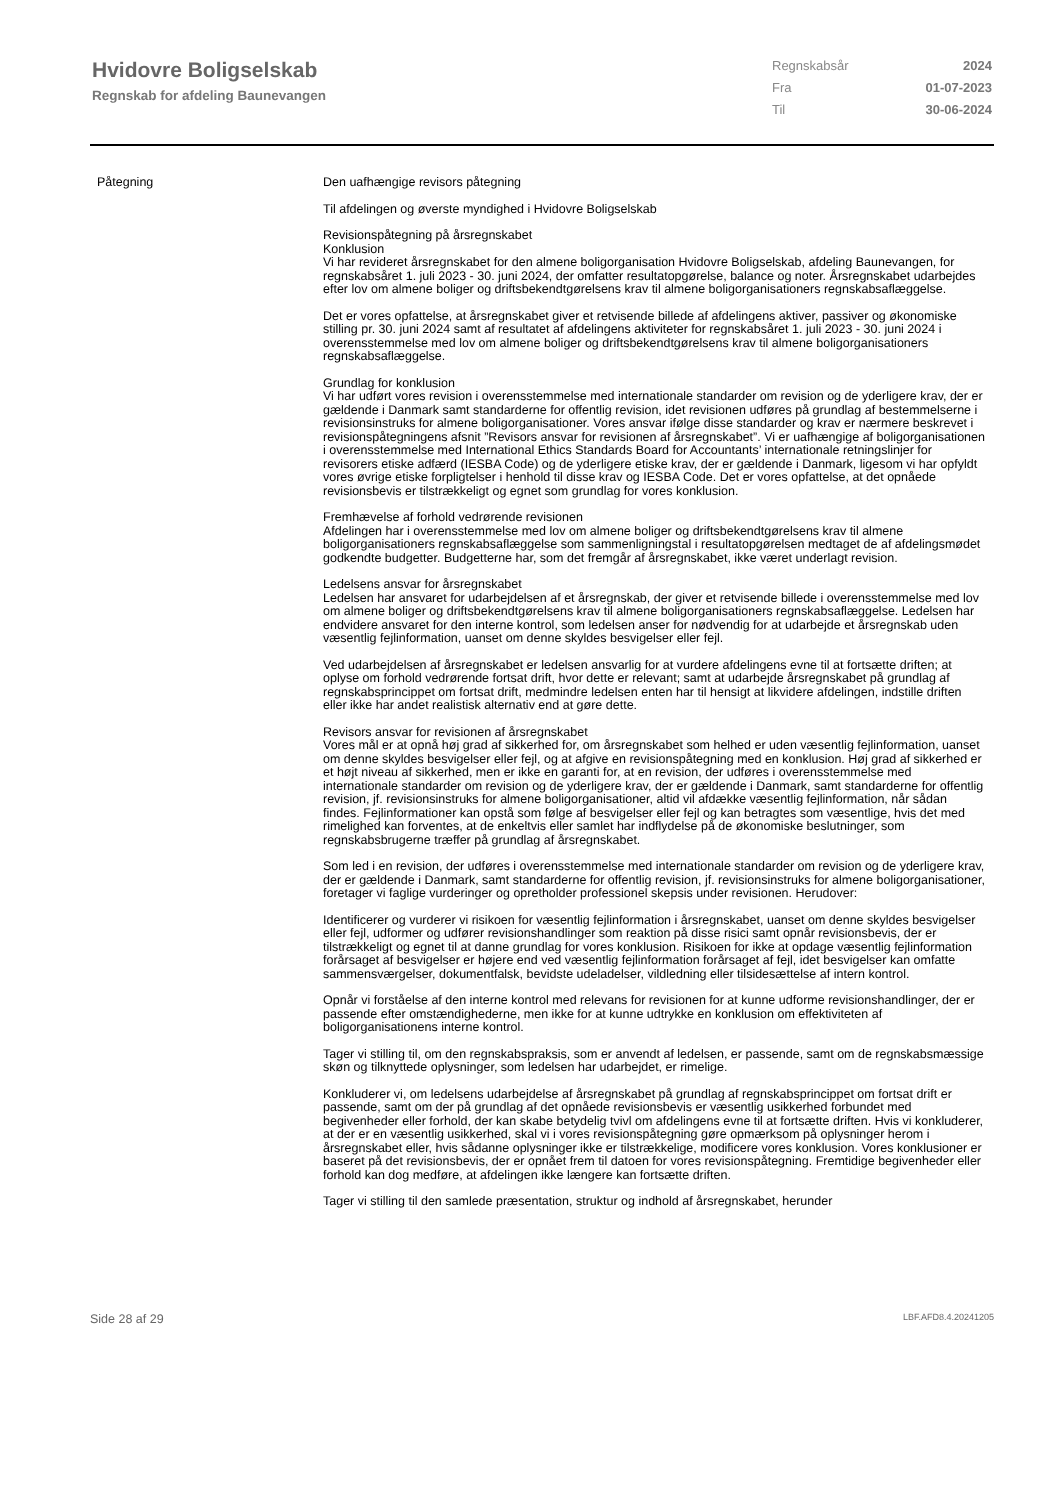Hvidovre Boligselskab
Regnskab for afdeling Baunevangen
Regnskabsår 2024
Fra 01-07-2023
Til 30-06-2024
Påtegning Den uafhængige revisors påtegning
Til afdelingen og øverste myndighed i Hvidovre Boligselskab
Revisionspåtegning på årsregnskabet
Konklusion
Vi har revideret årsregnskabet for den almene boligorganisation Hvidovre Boligselskab, afdeling Baunevangen, for regnskabsåret 1. juli 2023 - 30. juni 2024, der omfatter resultatopgørelse, balance og noter. Årsregnskabet udarbejdes efter lov om almene boliger og driftsbekendtgørelsens krav til almene boligorganisationers regnskabsaflæggelse.
Det er vores opfattelse, at årsregnskabet giver et retvisende billede af afdelingens aktiver, passiver og økonomiske stilling pr. 30. juni 2024 samt af resultatet af afdelingens aktiviteter for regnskabsåret 1. juli 2023 - 30. juni 2024 i overensstemmelse med lov om almene boliger og driftsbekendtgørelsens krav til almene boligorganisationers regnskabsaflæggelse.
Grundlag for konklusion
Vi har udført vores revision i overensstemmelse med internationale standarder om revision og de yderligere krav, der er gældende i Danmark samt standarderne for offentlig revision, idet revisionen udføres på grundlag af bestemmelserne i revisionsinstruks for almene boligorganisationer. Vores ansvar ifølge disse standarder og krav er nærmere beskrevet i revisionspåtegningens afsnit ”Revisors ansvar for revisionen af årsregnskabet”. Vi er uafhængige af boligorganisationen i overensstemmelse med International Ethics Standards Board for Accountants’ internationale retningslinjer for revisorers etiske adfærd (IESBA Code) og de yderligere etiske krav, der er gældende i Danmark, ligesom vi har opfyldt vores øvrige etiske forpligtelser i henhold til disse krav og IESBA Code. Det er vores opfattelse, at det opnåede revisionsbevis er tilstrækkeligt og egnet som grundlag for vores konklusion.
Fremhævelse af forhold vedrørende revisionen
Afdelingen har i overensstemmelse med lov om almene boliger og driftsbekendtgørelsens krav til almene boligorganisationers regnskabsaflæggelse som sammenligningstal i resultatopgørelsen medtaget de af afdelingsmødet godkendte budgetter. Budgetterne har, som det fremgår af årsregnskabet, ikke været underlagt revision.
Ledelsens ansvar for årsregnskabet
Ledelsen har ansvaret for udarbejdelsen af et årsregnskab, der giver et retvisende billede i overensstemmelse med lov om almene boliger og driftsbekendtgørelsens krav til almene boligorganisationers regnskabsaflæggelse. Ledelsen har endvidere ansvaret for den interne kontrol, som ledelsen anser for nødvendig for at udarbejde et årsregnskab uden væsentlig fejlinformation, uanset om denne skyldes besvigelser eller fejl.
Ved udarbejdelsen af årsregnskabet er ledelsen ansvarlig for at vurdere afdelingens evne til at fortsætte driften; at oplyse om forhold vedrørende fortsat drift, hvor dette er relevant; samt at udarbejde årsregnskabet på grundlag af regnskabsprincippet om fortsat drift, medmindre ledelsen enten har til hensigt at likvidere afdelingen, indstille driften eller ikke har andet realistisk alternativ end at gøre dette.
Revisors ansvar for revisionen af årsregnskabet
Vores mål er at opnå høj grad af sikkerhed for, om årsregnskabet som helhed er uden væsentlig fejlinformation, uanset om denne skyldes besvigelser eller fejl, og at afgive en revisionspåtegning med en konklusion. Høj grad af sikkerhed er et højt niveau af sikkerhed, men er ikke en garanti for, at en revision, der udføres i overensstemmelse med internationale standarder om revision og de yderligere krav, der er gældende i Danmark, samt standarderne for offentlig revision, jf. revisionsinstruks for almene boligorganisationer, altid vil afdække væsentlig fejlinformation, når sådan findes. Fejlinformationer kan opstå som følge af besvigelser eller fejl og kan betragtes som væsentlige, hvis det med rimelighed kan forventes, at de enkeltvis eller samlet har indflydelse på de økonomiske beslutninger, som regnskabsbrugerne træffer på grundlag af årsregnskabet.
Som led i en revision, der udføres i overensstemmelse med internationale standarder om revision og de yderligere krav, der er gældende i Danmark, samt standarderne for offentlig revision, jf. revisionsinstruks for almene boligorganisationer, foretager vi faglige vurderinger og opretholder professionel skepsis under revisionen. Herudover:
Identificerer og vurderer vi risikoen for væsentlig fejlinformation i årsregnskabet, uanset om denne skyldes besvigelser eller fejl, udformer og udfører revisionshandlinger som reaktion på disse risici samt opnår revisionsbevis, der er tilstrækkeligt og egnet til at danne grundlag for vores konklusion. Risikoen for ikke at opdage væsentlig fejlinformation forårsaget af besvigelser er højere end ved væsentlig fejlinformation forårsaget af fejl, idet besvigelser kan omfatte sammensværgelser, dokumentfalsk, bevidste udeladelser, vildledning eller tilsidesættelse af intern kontrol.
Opnår vi forståelse af den interne kontrol med relevans for revisionen for at kunne udforme revisionshandlinger, der er passende efter omstændighederne, men ikke for at kunne udtrykke en konklusion om effektiviteten af boligorganisationens interne kontrol.
Tager vi stilling til, om den regnskabspraksis, som er anvendt af ledelsen, er passende, samt om de regnskabsmæssige skøn og tilknyttede oplysninger, som ledelsen har udarbejdet, er rimelige.
Konkluderer vi, om ledelsens udarbejdelse af årsregnskabet på grundlag af regnskabsprincippet om fortsat drift er passende, samt om der på grundlag af det opnåede revisionsbevis er væsentlig usikkerhed forbundet med begivenheder eller forhold, der kan skabe betydelig tvivl om afdelingens evne til at fortsætte driften. Hvis vi konkluderer, at der er en væsentlig usikkerhed, skal vi i vores revisionspåtegning gøre opmærksom på oplysninger herom i årsregnskabet eller, hvis sådanne oplysninger ikke er tilstrækkelige, modificere vores konklusion. Vores konklusioner er baseret på det revisionsbevis, der er opnået frem til datoen for vores revisionspåtegning. Fremtidige begivenheder eller forhold kan dog medføre, at afdelingen ikke længere kan fortsætte driften.
Tager vi stilling til den samlede præsentation, struktur og indhold af årsregnskabet, herunder
Side 28 af 29 LBF.AFD8.4.20241205